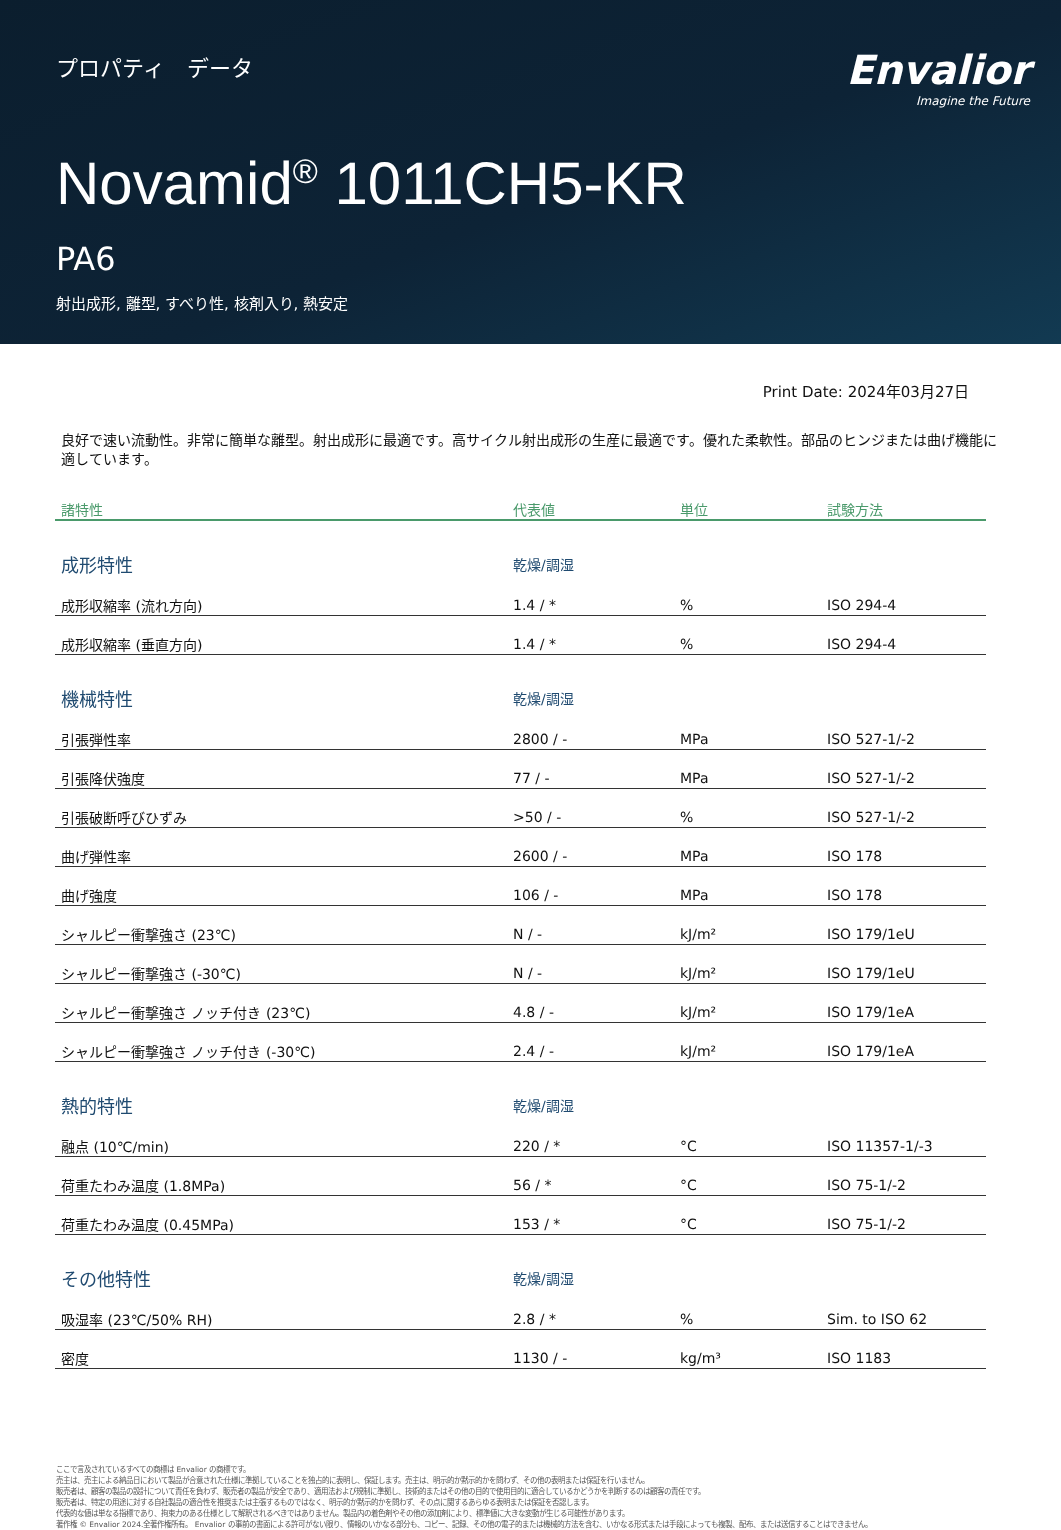プロパティ　データ
Envalior
Imagine the Future
Novamid<sup>®</sup> 1011CH5-KR
PA6
射出成形, 離型, すべり性, 核剤入り, 熱安定
Print Date: 2024年03月27日
良好で速い流動性。非常に簡単な離型。射出成形に最適です。高サイクル射出成形の生産に最適です。優れた柔軟性。部品のヒンジまたは曲げ機能に適しています。
| 諸特性 | 代表値 | 単位 | 試験方法 |
| --- | --- | --- | --- |
| 成形特性 | 乾燥/調湿 | | |
| 成形収縮率 (流れ方向) | 1.4 / * | % | ISO 294-4 |
| 成形収縮率 (垂直方向) | 1.4 / * | % | ISO 294-4 |
| 機械特性 | 乾燥/調湿 | | |
| 引張弾性率 | 2800 / - | MPa | ISO 527-1/-2 |
| 引張降伏強度 | 77 / - | MPa | ISO 527-1/-2 |
| 引張破断呼びひずみ | >50 / - | % | ISO 527-1/-2 |
| 曲げ弾性率 | 2600 / - | MPa | ISO 178 |
| 曲げ強度 | 106 / - | MPa | ISO 178 |
| シャルピー衝撃強さ (23℃) | N / - | kJ/m² | ISO 179/1eU |
| シャルピー衝撃強さ (-30℃) | N / - | kJ/m² | ISO 179/1eU |
| シャルピー衝撃強さ ノッチ付き (23℃) | 4.8 / - | kJ/m² | ISO 179/1eA |
| シャルピー衝撃強さ ノッチ付き (-30℃) | 2.4 / - | kJ/m² | ISO 179/1eA |
| 熱的特性 | 乾燥/調湿 | | |
| 融点 (10℃/min) | 220 / * | °C | ISO 11357-1/-3 |
| 荷重たわみ温度 (1.8MPa) | 56 / * | °C | ISO 75-1/-2 |
| 荷重たわみ温度 (0.45MPa) | 153 / * | °C | ISO 75-1/-2 |
| その他特性 | 乾燥/調湿 | | |
| 吸湿率 (23℃/50% RH) | 2.8 / * | % | Sim. to ISO 62 |
| 密度 | 1130 / - | kg/m³ | ISO 1183 |
ここで言及されているすべての商標は Envalior の商標です。
売主は、売主による納品日において製品が合意された仕様に準拠していることを独占的に表明し、保証します。売主は、明示的か黙示的かを問わず、その他の表明または保証を行いません。
販売者は、顧客の製品の設計について責任を負わず、販売者の製品が安全であり、適用法および規制に準拠し、技術的またはその他の目的で使用目的に適合しているかどうかを判断するのは顧客の責任です。
販売者は、特定の用途に対する自社製品の適合性を推奨または主張するものではなく、明示的か黙示的かを問わず、その点に関するあらゆる表明または保証を否認します。
代表的な値は単なる指標であり、拘束力のある仕様として解釈されるべきではありません。製品内の着色剤やその他の添加剤により、標準値に大きな変動が生じる可能性があります。
著作権 © Envalior 2024.全著作権所有。 Envalior の事前の書面による許可がない限り、情報のいかなる部分も、コピー、記録、その他の電子的または機械的方法を含む、いかなる形式または手段によっても複製、配布、または送信することはできません。